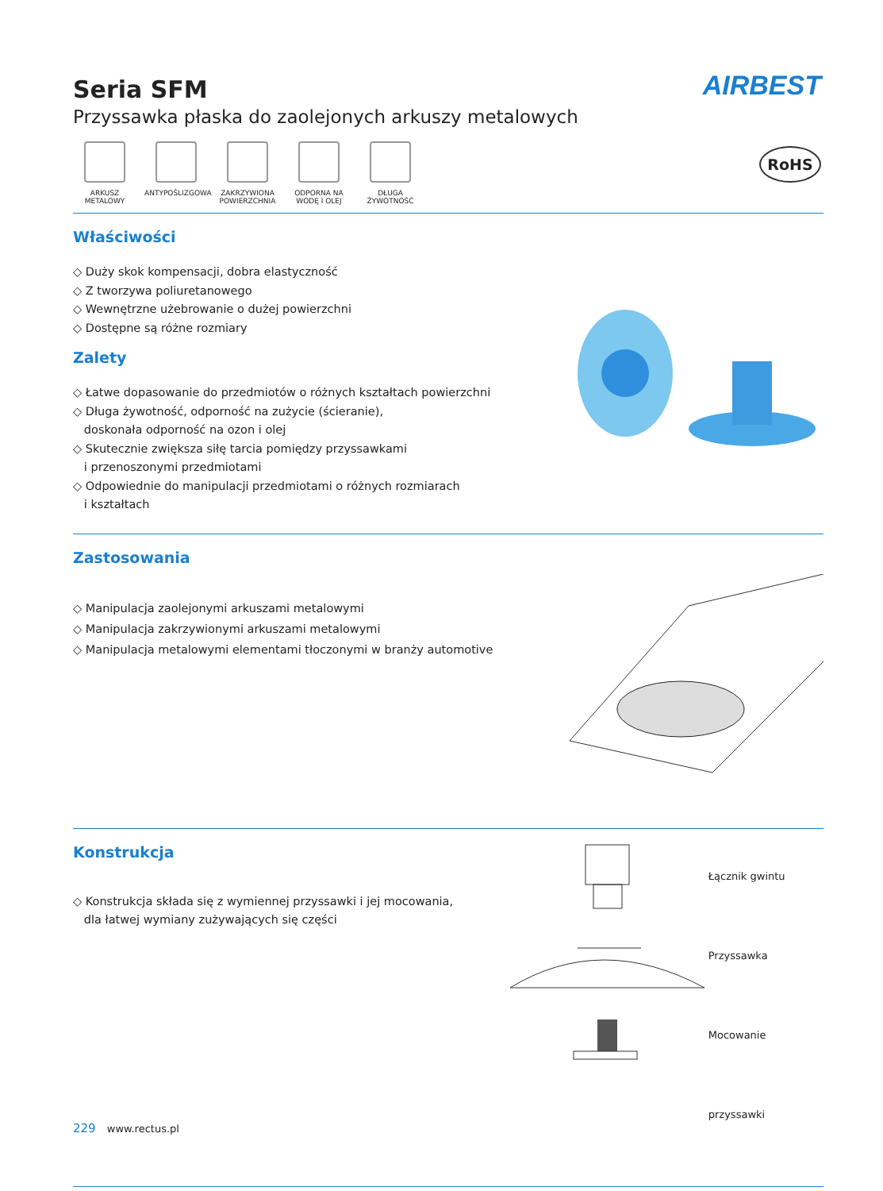AIRBEST
Seria SFM
Przyssawka płaska do zaolejonych arkuszy metalowych
RoHS
ARKUSZ METALOWY
ANTYPOŚLIZGOWA ZAKRZYWIONA POWIERZCHNIA
ODPORNA NA WODĘ I OLEJ
DŁUGA ŻYWOTNOŚĆ
Właściwości
◇ Duży skok kompensacji, dobra elastyczność
◇ Z tworzywa poliuretanowego
◇ Wewnętrzne użebrowanie o dużej powierzchni
◇ Dostępne są różne rozmiary
Zalety
◇ Łatwe dopasowanie do przedmiotów o różnych kształtach powierzchni
◇ Długa żywotność, odporność na zużycie (ścieranie),
doskonała odporność na ozon i olej
◇ Skutecznie zwiększa siłę tarcia pomiędzy przyssawkami
i przenoszonymi przedmiotami
◇ Odpowiednie do manipulacji przedmiotami o różnych rozmiarach
i kształtach
Zastosowania
◇ Manipulacja zaolejonymi arkuszami metalowymi
◇ Manipulacja zakrzywionymi arkuszami metalowymi
◇ Manipulacja metalowymi elementami tłoczonymi w branży automotive
Konstrukcja
◇ Konstrukcja składa się z wymiennej przyssawki i jej mocowania,
dla łatwej wymiany zużywających się części
Łącznik gwintu
Przyssawka
Mocowanie przyssawki
229 www.rectus.pl